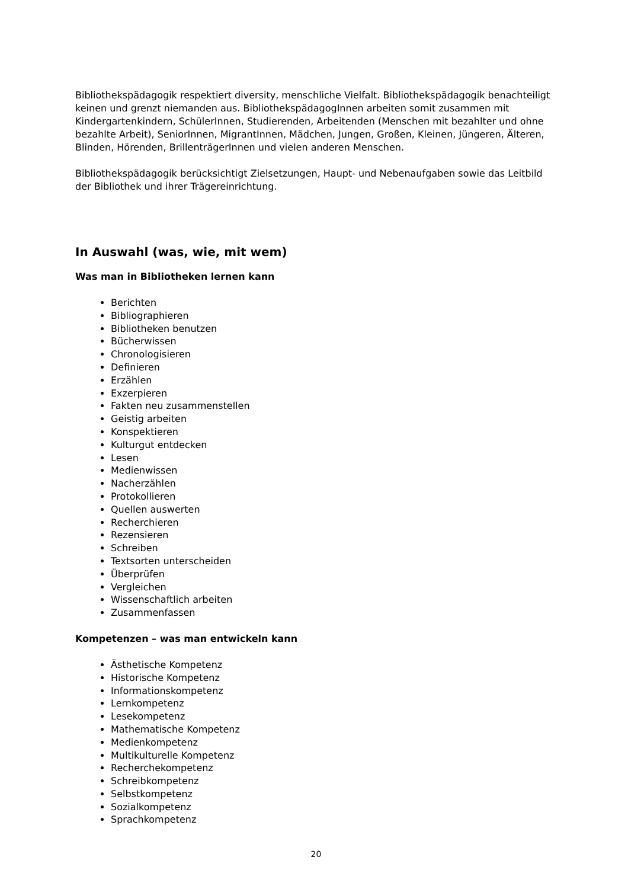Bibliothekspädagogik respektiert diversity, menschliche Vielfalt. Bibliothekspädagogik benachteiligt keinen und grenzt niemanden aus. BibliothekspädagogInnen arbeiten somit zusammen mit Kindergartenkindern, SchülerInnen, Studierenden, Arbeitenden (Menschen mit bezahlter und ohne bezahlte Arbeit), SeniorInnen, MigrantInnen, Mädchen, Jungen, Großen, Kleinen, Jüngeren, Älteren, Blinden, Hörenden, BrillenträgerInnen und vielen anderen Menschen.
Bibliothekspädagogik berücksichtigt Zielsetzungen, Haupt- und Nebenaufgaben sowie das Leitbild der Bibliothek und ihrer Trägereinrichtung.
In Auswahl (was, wie, mit wem)
Was man in Bibliotheken lernen kann
Berichten
Bibliographieren
Bibliotheken benutzen
Bücherwissen
Chronologisieren
Definieren
Erzählen
Exzerpieren
Fakten neu zusammenstellen
Geistig arbeiten
Konspektieren
Kulturgut entdecken
Lesen
Medienwissen
Nacherzählen
Protokollieren
Quellen auswerten
Recherchieren
Rezensieren
Schreiben
Textsorten unterscheiden
Überprüfen
Vergleichen
Wissenschaftlich arbeiten
Zusammenfassen
Kompetenzen – was man entwickeln kann
Ästhetische Kompetenz
Historische Kompetenz
Informationskompetenz
Lernkompetenz
Lesekompetenz
Mathematische Kompetenz
Medienkompetenz
Multikulturelle Kompetenz
Recherchekompetenz
Schreibkompetenz
Selbstkompetenz
Sozialkompetenz
Sprachkompetenz
20